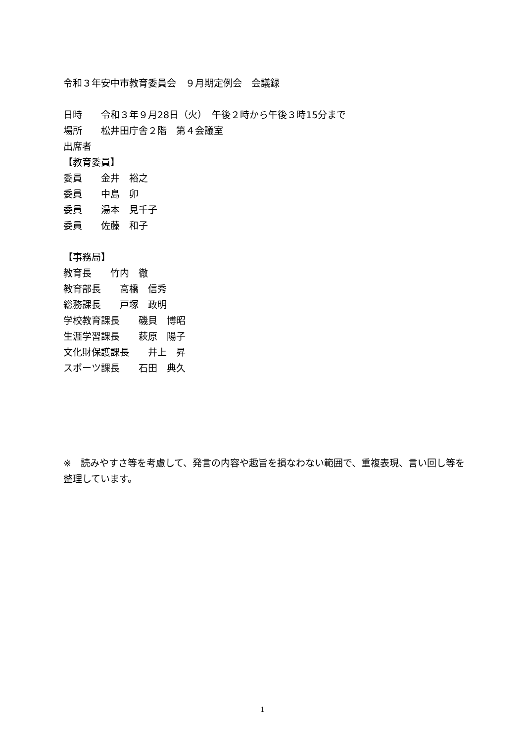令和３年安中市教育委員会　９月期定例会　会議録
日時　　令和３年９月28日（火）　午後２時から午後３時15分まで
場所　　松井田庁舎２階　第４会議室
出席者
【教育委員】
委員　　金井　裕之
委員　　中島　卯
委員　　湯本　見千子
委員　　佐藤　和子
【事務局】
教育長　　竹内　徹
教育部長　　高橋　信秀
総務課長　　戸塚　政明
学校教育課長　　磯貝　博昭
生涯学習課長　　萩原　陽子
文化財保護課長　　井上　昇
スポーツ課長　　石田　典久
※　読みやすさ等を考慮して、発言の内容や趣旨を損なわない範囲で、重複表現、言い回し等を整理しています。
1